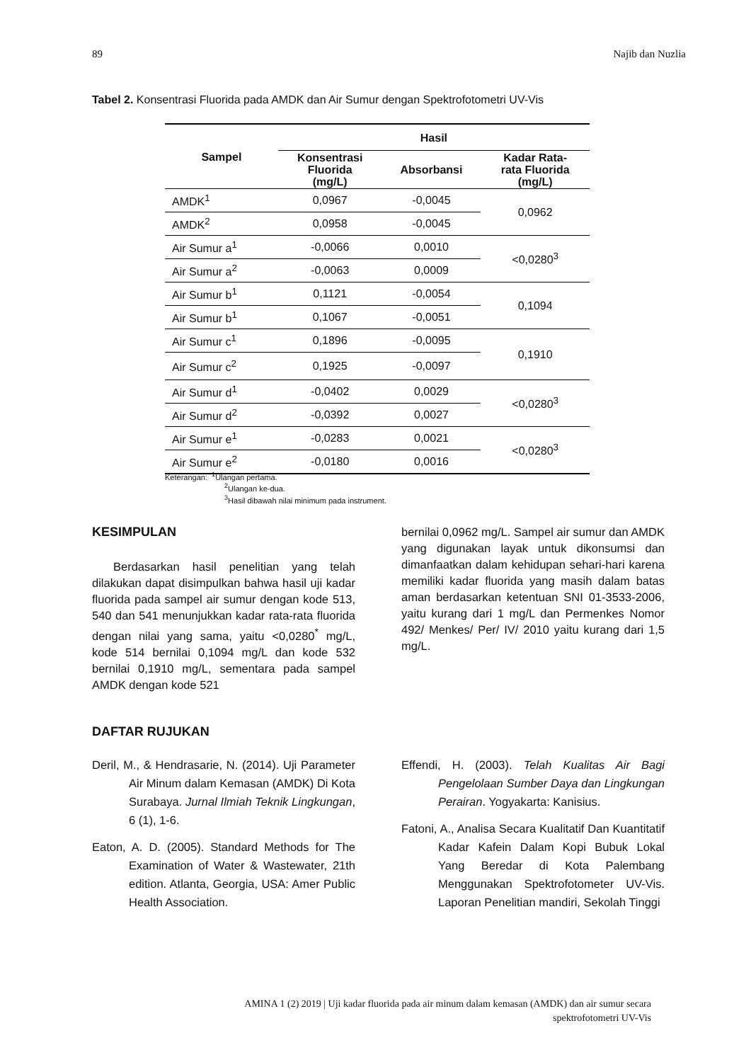89 Najib dan Nuzlia
Tabel 2. Konsentrasi Fluorida pada AMDK dan Air Sumur dengan Spektrofotometri UV-Vis
| Sampel | Hasil | | |
| --- | --- | --- | --- |
| | Konsentrasi Fluorida (mg/L) | Absorbansi | Kadar Rata- rata Fluorida (mg/L) |
| AMDK<sup>1</sup> | 0,0967 | -0,0045 | 0,0962 |
| AMDK<sup>2</sup> | 0,0958 | -0,0045 | |
| Air Sumur a<sup>1</sup> | -0,0066 | 0,0010 | <0,0280<sup>3</sup> |
| Air Sumur a<sup>2</sup> | -0,0063 | 0,0009 | |
| Air Sumur b<sup>1</sup> | 0,1121 | -0,0054 | 0,1094 |
| Air Sumur b<sup>1</sup> | 0,1067 | -0,0051 | |
| Air Sumur c<sup>1</sup> | 0,1896 | -0,0095 | 0,1910 |
| Air Sumur c<sup>2</sup> | 0,1925 | -0,0097 | |
| Air Sumur d<sup>1</sup> | -0,0402 | 0,0029 | <0,0280<sup>3</sup> |
| Air Sumur d<sup>2</sup> | -0,0392 | 0,0027 | |
| Air Sumur e<sup>1</sup> | -0,0283 | 0,0021 | <0,0280<sup>3</sup> |
| Air Sumur e<sup>2</sup> | -0,0180 | 0,0016 | |
Keterangan: <sup>1</sup>Ulangan pertama.
<sup>2</sup> Ulangan ke-dua.
<sup>3</sup> Hasil dibawah nilai minimum pada instrument.
KESIMPULAN
Berdasarkan hasil penelitian yang telah dilakukan dapat disimpulkan bahwa hasil uji kadar fluorida pada sampel air sumur dengan kode 513, 540 dan 541 menunjukkan kadar rata-rata fluorida dengan nilai yang sama, yaitu <0,0280<sup>*</sup> mg/L, kode 514 bernilai 0,1094 mg/L dan kode 532 bernilai 0,1910 mg/L, sementara pada sampel AMDK dengan kode 521
bernilai 0,0962 mg/L. Sampel air sumur dan AMDK yang digunakan layak untuk dikonsumsi dan dimanfaatkan dalam kehidupan sehari-hari karena memiliki kadar fluorida yang masih dalam batas aman berdasarkan ketentuan SNI 01-3533-2006, yaitu kurang dari 1 mg/L dan Permenkes Nomor 492/ Menkes/ Per/ IV/ 2010 yaitu kurang dari 1,5 mg/L.
DAFTAR RUJUKAN
Deril, M., & Hendrasarie, N. (2014). Uji Parameter Air Minum dalam Kemasan (AMDK) Di Kota Surabaya. Jurnal Ilmiah Teknik Lingkungan, 6 (1), 1-6.
Eaton, A. D. (2005). Standard Methods for The Examination of Water & Wastewater, 21th edition. Atlanta, Georgia, USA: Amer Public Health Association.
Effendi, H. (2003). Telah Kualitas Air Bagi Pengelolaan Sumber Daya dan Lingkungan Perairan. Yogyakarta: Kanisius.
Fatoni, A., Analisa Secara Kualitatif Dan Kuantitatif Kadar Kafein Dalam Kopi Bubuk Lokal Yang Beredar di Kota Palembang Menggunakan Spektrofotometer UV-Vis. Laporan Penelitian mandiri, Sekolah Tinggi
AMINA 1 (2) 2019 | Uji kadar fluorida pada air minum dalam kemasan (AMDK) dan air sumur secara
spektrofotometri UV-Vis